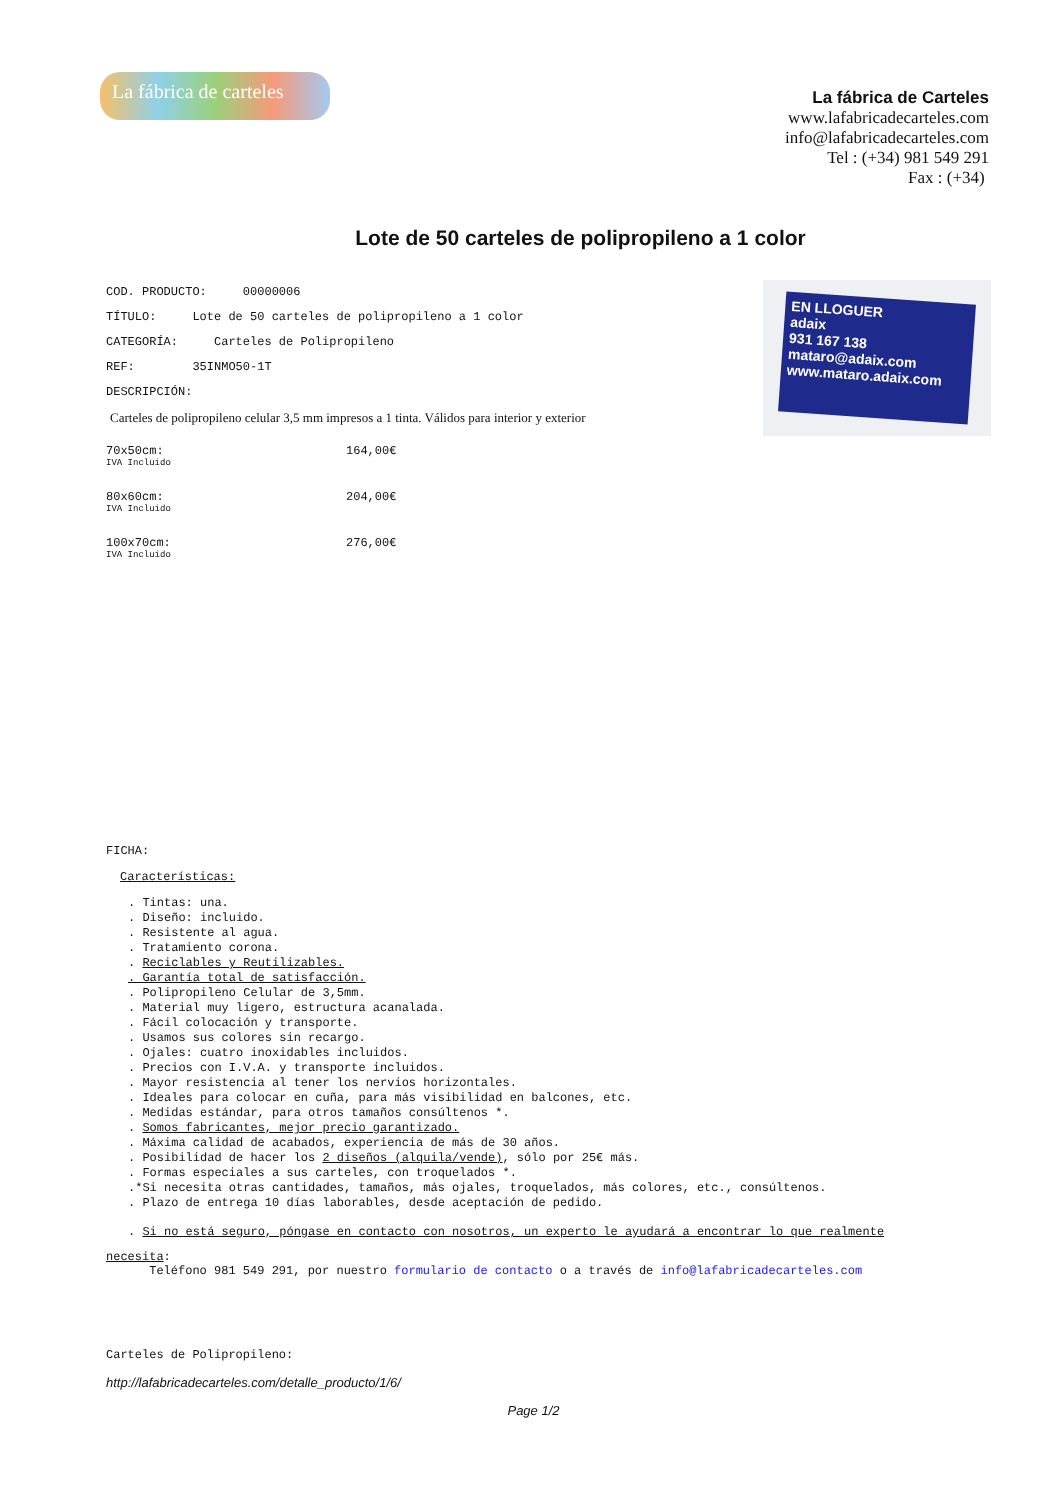La fábrica de carteles
La fábrica de Carteles
www.lafabricadecarteles.com
info@lafabricadecarteles.com
Tel : (+34) 981 549 291
Fax : (+34)
Lote de 50 carteles de polipropileno a 1 color
COD. PRODUCTO: 00000006
TÍTULO: Lote de 50 carteles de polipropileno a 1 color
CATEGORÍA: Carteles de Polipropileno
REF: 35INMO50-1T
DESCRIPCIÓN:
Carteles de polipropileno celular 3,5 mm impresos a 1 tinta. Válidos para interior y exterior
EN LLOGUER
adaix
931 167 138
mataro@adaix.com
www.mataro.adaix.com
70x50cm:
IVA Incluido
164,00€
80x60cm:
IVA Incluido
204,00€
100x70cm:
IVA Incluido
276,00€
FICHA:
Características:
. Tintas: una.
. Diseño: incluido.
. Resistente al agua.
. Tratamiento corona.
. Reciclables y Reutilizables.
. Garantía total de satisfacción.
. Polipropileno Celular de 3,5mm.
. Material muy ligero, estructura acanalada.
. Fácil colocación y transporte.
. Usamos sus colores sin recargo.
. Ojales: cuatro inoxidables incluidos.
. Precios con I.V.A. y transporte incluidos.
. Mayor resistencia al tener los nervios horizontales.
. Ideales para colocar en cuña, para más visibilidad en balcones, etc.
. Medidas estándar, para otros tamaños consúltenos *.
. Somos fabricantes, mejor precio garantizado.
. Máxima calidad de acabados, experiencia de más de 30 años.
. Posibilidad de hacer los 2 diseños (alquila/vende), sólo por 25€ más.
. Formas especiales a sus carteles, con troquelados *.
.*Si necesita otras cantidades, tamaños, más ojales, troquelados, más colores, etc., consúltenos.
. Plazo de entrega 10 días laborables, desde aceptación de pedido.
. Si no está seguro, póngase en contacto con nosotros, un experto le ayudará a encontrar lo que realmente
necesita:
Teléfono 981 549 291, por nuestro formulario de contacto o a través de info@lafabricadecarteles.com
Carteles de Polipropileno:
http://lafabricadecarteles.com/detalle_producto/1/6/
Page 1/2